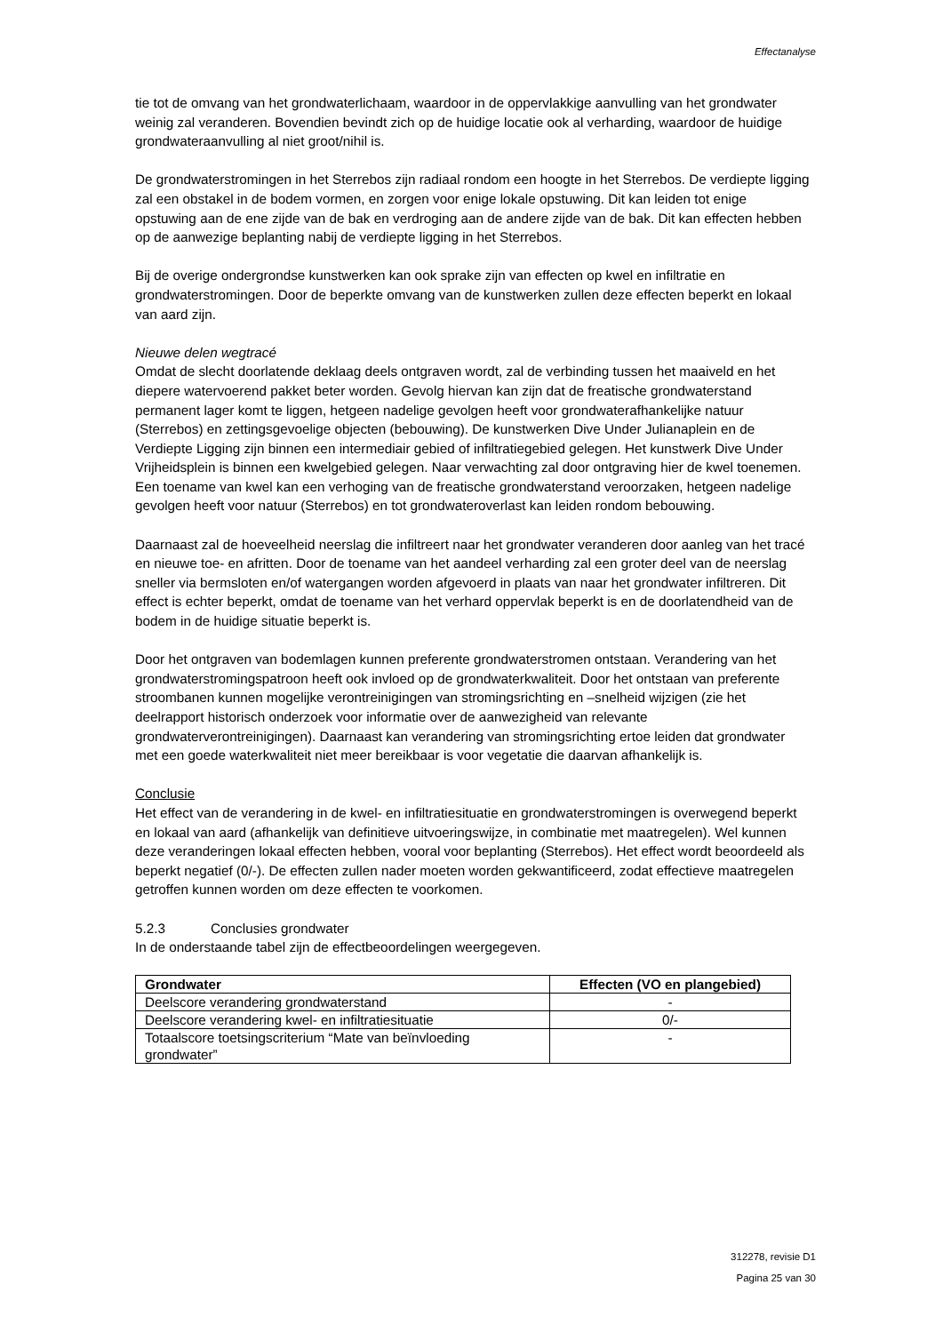Effectanalyse
tie tot de omvang van het grondwaterlichaam, waardoor in de oppervlakkige aanvulling van het grondwater weinig zal veranderen. Bovendien bevindt zich op de huidige locatie ook al verharding, waardoor de huidige grondwateraanvulling al niet groot/nihil is.
De grondwaterstromingen in het Sterrebos zijn radiaal rondom een hoogte in het Sterrebos. De verdiepte ligging zal een obstakel in de bodem vormen, en zorgen voor enige lokale opstuwing. Dit kan leiden tot enige opstuwing aan de ene zijde van de bak en verdroging aan de andere zijde van de bak. Dit kan effecten hebben op de aanwezige beplanting nabij de verdiepte ligging in het Sterrebos.
Bij de overige ondergrondse kunstwerken kan ook sprake zijn van effecten op kwel en infiltratie en grondwaterstromingen. Door de beperkte omvang van de kunstwerken zullen deze effecten beperkt en lokaal van aard zijn.
Nieuwe delen wegtracé
Omdat de slecht doorlatende deklaag deels ontgraven wordt, zal de verbinding tussen het maaiveld en het diepere watervoerend pakket beter worden. Gevolg hiervan kan zijn dat de freatische grondwaterstand permanent lager komt te liggen, hetgeen nadelige gevolgen heeft voor grondwaterafhankelijke natuur (Sterrebos) en zettingsgevoelige objecten (bebouwing). De kunstwerken Dive Under Julianaplein en de Verdiepte Ligging zijn binnen een intermediair gebied of infiltratiegebied gelegen. Het kunstwerk Dive Under Vrijheidsplein is binnen een kwelgebied gelegen. Naar verwachting zal door ontgraving hier de kwel toenemen. Een toename van kwel kan een verhoging van de freatische grondwaterstand veroorzaken, hetgeen nadelige gevolgen heeft voor natuur (Sterrebos) en tot grondwateroverlast kan leiden rondom bebouwing.
Daarnaast zal de hoeveelheid neerslag die infiltreert naar het grondwater veranderen door aanleg van het tracé en nieuwe toe- en afritten. Door de toename van het aandeel verharding zal een groter deel van de neerslag sneller via bermsloten en/of watergangen worden afgevoerd in plaats van naar het grondwater infiltreren. Dit effect is echter beperkt, omdat de toename van het verhard oppervlak beperkt is en de doorlatendheid van de bodem in de huidige situatie beperkt is.
Door het ontgraven van bodemlagen kunnen preferente grondwaterstromen ontstaan. Verandering van het grondwaterstromingspatroon heeft ook invloed op de grondwaterkwaliteit. Door het ontstaan van preferente stroombanen kunnen mogelijke verontreinigingen van stromingsrichting en –snelheid wijzigen (zie het deelrapport historisch onderzoek voor informatie over de aanwezigheid van relevante grondwaterverontreinigingen). Daarnaast kan verandering van stromingsrichting ertoe leiden dat grondwater met een goede waterkwaliteit niet meer bereikbaar is voor vegetatie die daarvan afhankelijk is.
Conclusie
Het effect van de verandering in de kwel- en infiltratiesituatie en grondwaterstromingen is overwegend beperkt en lokaal van aard (afhankelijk van definitieve uitvoeringswijze, in combinatie met maatregelen). Wel kunnen deze veranderingen lokaal effecten hebben, vooral voor beplanting (Sterrebos). Het effect wordt beoordeeld als beperkt negatief (0/-). De effecten zullen nader moeten worden gekwantificeerd, zodat effectieve maatregelen getroffen kunnen worden om deze effecten te voorkomen.
5.2.3 Conclusies grondwater
In de onderstaande tabel zijn de effectbeoordelingen weergegeven.
| Grondwater | Effecten (VO en plangebied) |
| --- | --- |
| Deelscore verandering grondwaterstand | - |
| Deelscore verandering kwel- en infiltratiesituatie | 0/- |
| Totaalscore toetsingscriterium “Mate van beïnvloeding grondwater” | - |
312278, revisie D1
Pagina 25 van 30